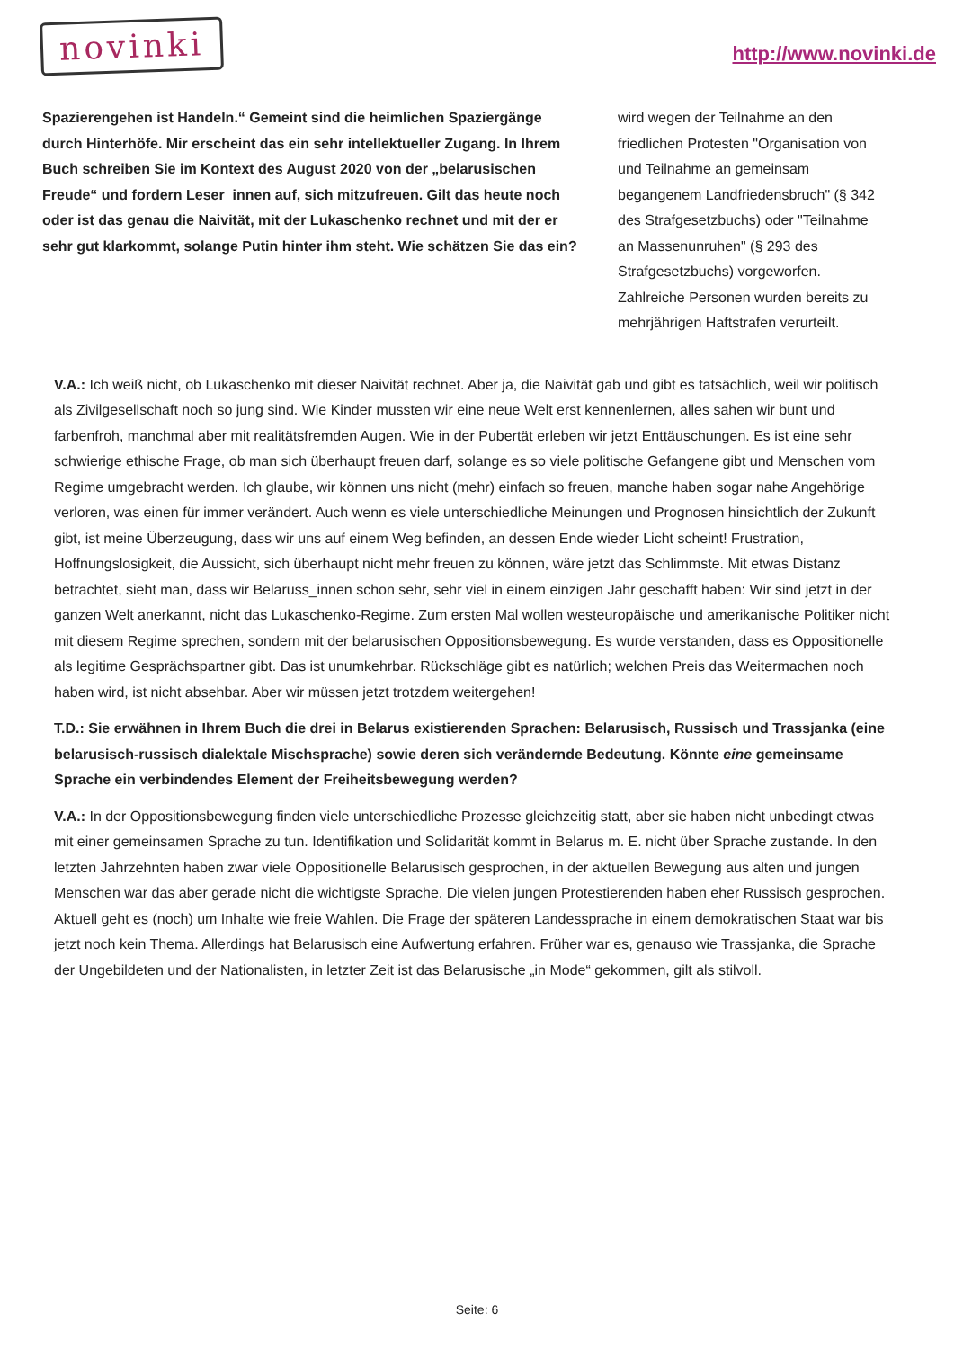novinki
http://www.novinki.de
Spazierengehen ist Handeln.“ Gemeint sind die heimlichen Spaziergänge durch Hinterhöfe. Mir erscheint das ein sehr intellektueller Zugang. In Ihrem Buch schreiben Sie im Kontext des August 2020 von der „belarusischen Freude“ und fordern Leser_innen auf, sich mitzufreuen. Gilt das heute noch oder ist das genau die Naivität, mit der Lukaschenko rechnet und mit der er sehr gut klarkommt, solange Putin hinter ihm steht. Wie schätzen Sie das ein?
wird wegen der Teilnahme an den friedlichen Protesten "Organisation von und Teilnahme an gemeinsam begangenem Landfriedensbruch" (§ 342 des Strafgesetzbuchs) oder "Teilnahme an Massenunruhen" (§ 293 des Strafgesetzbuchs) vorgeworfen. Zahlreiche Personen wurden bereits zu mehrjährigen Haftstrafen verurteilt.
V.A.: Ich weiß nicht, ob Lukaschenko mit dieser Naivität rechnet. Aber ja, die Naivität gab und gibt es tatsächlich, weil wir politisch als Zivilgesellschaft noch so jung sind. Wie Kinder mussten wir eine neue Welt erst kennenlernen, alles sahen wir bunt und farbenfroh, manchmal aber mit realitätsfremden Augen. Wie in der Pubertät erleben wir jetzt Enttäuschungen. Es ist eine sehr schwierige ethische Frage, ob man sich überhaupt freuen darf, solange es so viele politische Gefangene gibt und Menschen vom Regime umgebracht werden. Ich glaube, wir können uns nicht (mehr) einfach so freuen, manche haben sogar nahe Angehörige verloren, was einen für immer verändert. Auch wenn es viele unterschiedliche Meinungen und Prognosen hinsichtlich der Zukunft gibt, ist meine Überzeugung, dass wir uns auf einem Weg befinden, an dessen Ende wieder Licht scheint! Frustration, Hoffnungslosigkeit, die Aussicht, sich überhaupt nicht mehr freuen zu können, wäre jetzt das Schlimmste. Mit etwas Distanz betrachtet, sieht man, dass wir Belaruss_innen schon sehr, sehr viel in einem einzigen Jahr geschafft haben: Wir sind jetzt in der ganzen Welt anerkannt, nicht das Lukaschenko-Regime. Zum ersten Mal wollen westeuropäische und amerikanische Politiker nicht mit diesem Regime sprechen, sondern mit der belarusischen Oppositionsbewegung. Es wurde verstanden, dass es Oppositionelle als legitime Gesprächspartner gibt. Das ist unumkehrbar. Rückschläge gibt es natürlich; welchen Preis das Weitermachen noch haben wird, ist nicht absehbar. Aber wir müssen jetzt trotzdem weitergehen!
T.D.: Sie erwähnen in Ihrem Buch die drei in Belarus existierenden Sprachen: Belarusisch, Russisch und Trassjanka (eine belarusisch-russisch dialektale Mischsprache) sowie deren sich verändernde Bedeutung. Könnte eine gemeinsame Sprache ein verbindendes Element der Freiheitsbewegung werden?
V.A.: In der Oppositionsbewegung finden viele unterschiedliche Prozesse gleichzeitig statt, aber sie haben nicht unbedingt etwas mit einer gemeinsamen Sprache zu tun. Identifikation und Solidarität kommt in Belarus m. E. nicht über Sprache zustande. In den letzten Jahrzehnten haben zwar viele Oppositionelle Belarusisch gesprochen, in der aktuellen Bewegung aus alten und jungen Menschen war das aber gerade nicht die wichtigste Sprache. Die vielen jungen Protestierenden haben eher Russisch gesprochen. Aktuell geht es (noch) um Inhalte wie freie Wahlen. Die Frage der späteren Landessprache in einem demokratischen Staat war bis jetzt noch kein Thema. Allerdings hat Belarusisch eine Aufwertung erfahren. Früher war es, genauso wie Trassjanka, die Sprache der Ungebildeten und der Nationalisten, in letzter Zeit ist das Belarusische „in Mode“ gekommen, gilt als stilvoll.
Seite: 6